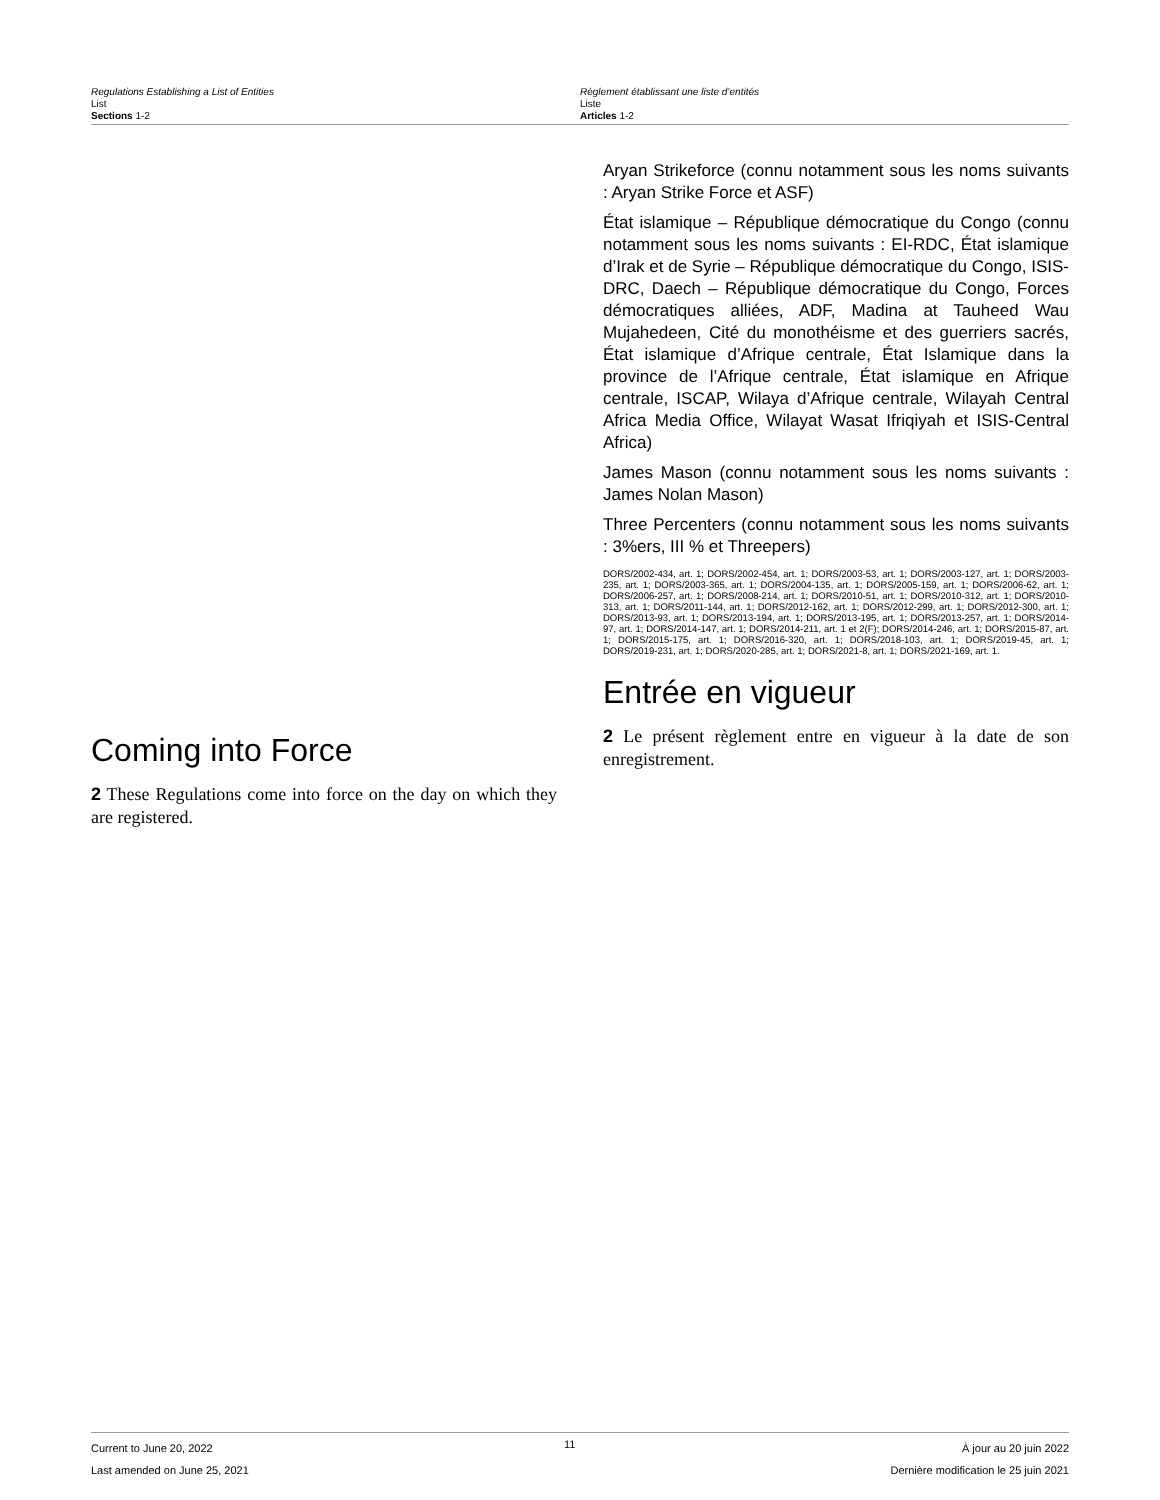Regulations Establishing a List of Entities
List
Sections 1-2
Règlement établissant une liste d’entités
Liste
Articles 1-2
Coming into Force
2 These Regulations come into force on the day on which they are registered.
Aryan Strikeforce (connu notamment sous les noms suivants : Aryan Strike Force et ASF)
État islamique – République démocratique du Congo (connu notamment sous les noms suivants : EI-RDC, État islamique d’Irak et de Syrie – République démocratique du Congo, ISIS-DRC, Daech – République démocratique du Congo, Forces démocratiques alliées, ADF, Madina at Tauheed Wau Mujahedeen, Cité du monothéisme et des guerriers sacrés, État islamique d’Afrique centrale, État Islamique dans la province de l’Afrique centrale, État islamique en Afrique centrale, ISCAP, Wilaya d’Afrique centrale, Wilayah Central Africa Media Office, Wilayat Wasat Ifriqiyah et ISIS-Central Africa)
James Mason (connu notamment sous les noms suivants : James Nolan Mason)
Three Percenters (connu notamment sous les noms suivants : 3%ers, III % et Threepers)
DORS/2002-434, art. 1; DORS/2002-454, art. 1; DORS/2003-53, art. 1; DORS/2003-127, art. 1; DORS/2003-235, art. 1; DORS/2003-365, art. 1; DORS/2004-135, art. 1; DORS/2005-159, art. 1; DORS/2006-62, art. 1; DORS/2006-257, art. 1; DORS/2008-214, art. 1; DORS/2010-51, art. 1; DORS/2010-312, art. 1; DORS/2010-313, art. 1; DORS/2011-144, art. 1; DORS/2012-162, art. 1; DORS/2012-299, art. 1; DORS/2012-300, art. 1; DORS/2013-93, art. 1; DORS/2013-194, art. 1; DORS/2013-195, art. 1; DORS/2013-257, art. 1; DORS/2014-97, art. 1; DORS/2014-147, art. 1; DORS/2014-211, art. 1 et 2(F); DORS/2014-246, art. 1; DORS/2015-87, art. 1; DORS/2015-175, art. 1; DORS/2016-320, art. 1; DORS/2018-103, art. 1; DORS/2019-45, art. 1; DORS/2019-231, art. 1; DORS/2020-285, art. 1; DORS/2021-8, art. 1; DORS/2021-169, art. 1.
Entrée en vigueur
2 Le présent règlement entre en vigueur à la date de son enregistrement.
Current to June 20, 2022
Last amended on June 25, 2021
11
À jour au 20 juin 2022
Dernière modification le 25 juin 2021